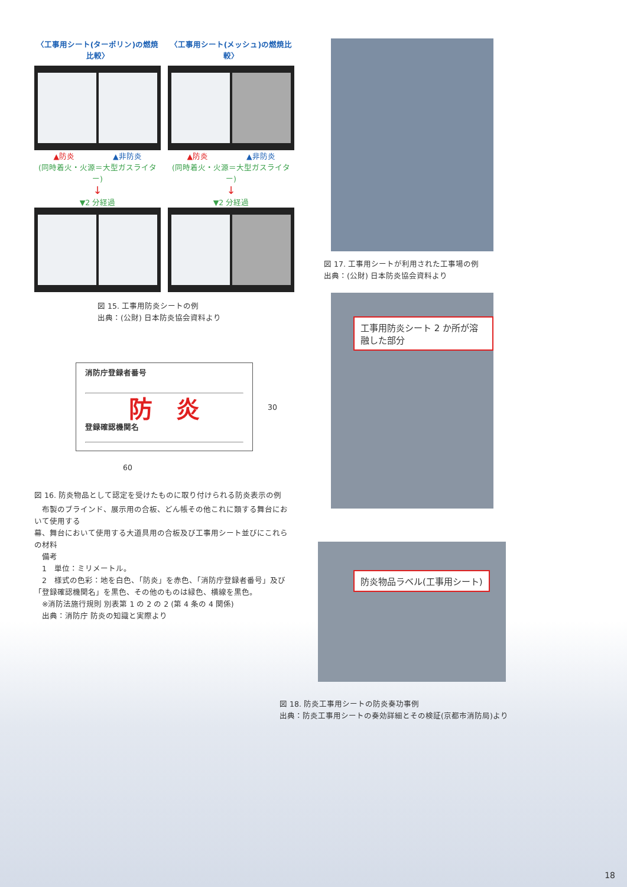〈工事用シート(ターポリン)の燃焼比較〉
〈工事用シート(メッシュ)の燃焼比較〉
▲防炎　　　　　▲非防炎
(同時着火・火源＝大型ガスライター)
↓
▼2 分経過
▲防炎　　　　　▲非防炎
(同時着火・火源＝大型ガスライター)
↓
▼2 分経過
図 15. 工事用防炎シートの例
出典：(公財) 日本防炎協会資料より
消防庁登録者番号
防　炎
登録確認機関名
30
60
図 16. 防炎物品として認定を受けたものに取り付けられる防炎表示の例
　布製のブラインド、展示用の合板、どん帳その他これに類する舞台において使用する
幕、舞台において使用する大道具用の合板及び工事用シート並びにこれらの材料
　備考
　1　単位：ミリメートル。
　2　様式の色彩：地を白色、「防炎」を赤色、「消防庁登録者番号」及び「登録確認機関名」を黒色、その他のものは緑色、横線を黒色。
　※消防法施行規則 別表第 1 の 2 の 2 (第 4 条の 4 関係)
　出典：消防庁 防炎の知識と実際より
図 17. 工事用シートが利用された工事場の例
出典：(公財) 日本防炎協会資料より
工事用防炎シート 2 か所が溶融した部分
防炎物品ラベル(工事用シート)
図 18. 防炎工事用シートの防炎奏功事例
出典：防炎工事用シートの奏効詳細とその検証(京都市消防局)より
18